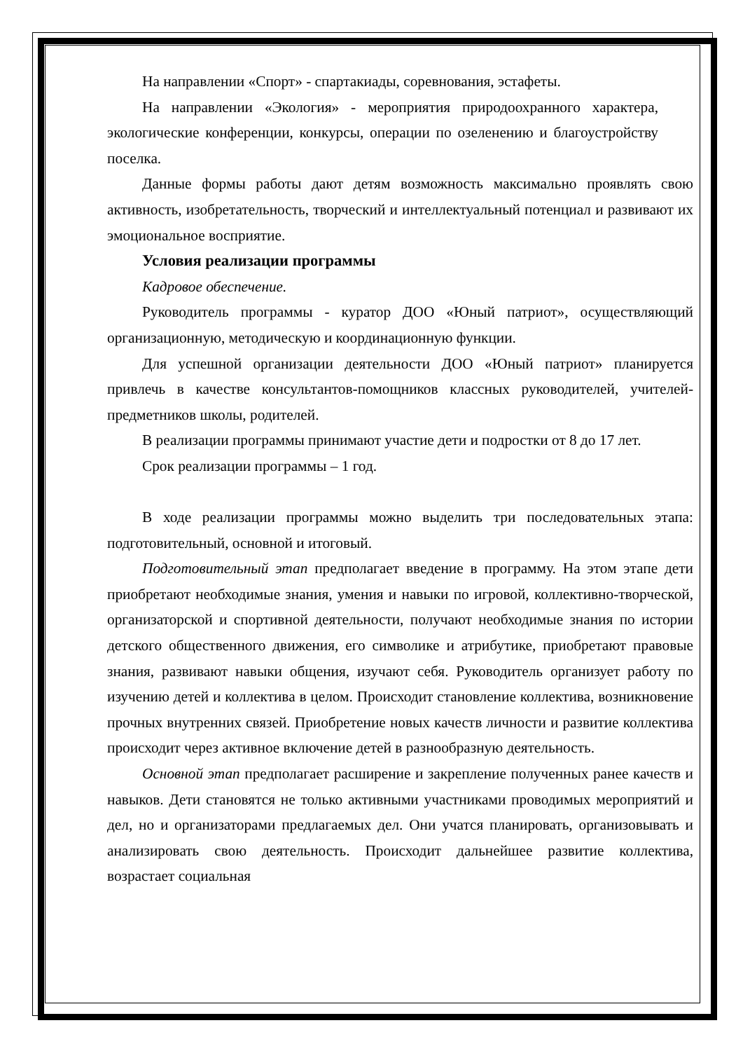На направлении «Спорт» - спартакиады, соревнования, эстафеты.
На направлении «Экология» - мероприятия природоохранного характера, экологические конференции, конкурсы, операции по озеленению и благоустройству поселка.
Данные формы работы дают детям возможность максимально проявлять свою активность, изобретательность, творческий и интеллектуальный потенциал и развивают их эмоциональное восприятие.
Условия реализации программы
Кадровое обеспечение.
Руководитель программы - куратор ДОО «Юный патриот», осуществляющий организационную, методическую и координационную функции.
Для успешной организации деятельности ДОО «Юный патриот» планируется привлечь в качестве консультантов-помощников классных руководителей, учителей-предметников школы, родителей.
В реализации программы принимают участие дети и подростки от 8 до 17 лет.
Срок реализации программы – 1 год.
В ходе реализации программы можно выделить три последовательных этапа: подготовительный, основной и итоговый.
Подготовительный этап предполагает введение в программу. На этом этапе дети приобретают необходимые знания, умения и навыки по игровой, коллективно-творческой, организаторской и спортивной деятельности, получают необходимые знания по истории детского общественного движения, его символике и атрибутике, приобретают правовые знания, развивают навыки общения, изучают себя. Руководитель организует работу по изучению детей и коллектива в целом. Происходит становление коллектива, возникновение прочных внутренних связей. Приобретение новых качеств личности и развитие коллектива происходит через активное включение детей в разнообразную деятельность.
Основной этап предполагает расширение и закрепление полученных ранее качеств и навыков. Дети становятся не только активными участниками проводимых мероприятий и дел, но и организаторами предлагаемых дел. Они учатся планировать, организовывать и анализировать свою деятельность. Происходит дальнейшее развитие коллектива, возрастает социальная